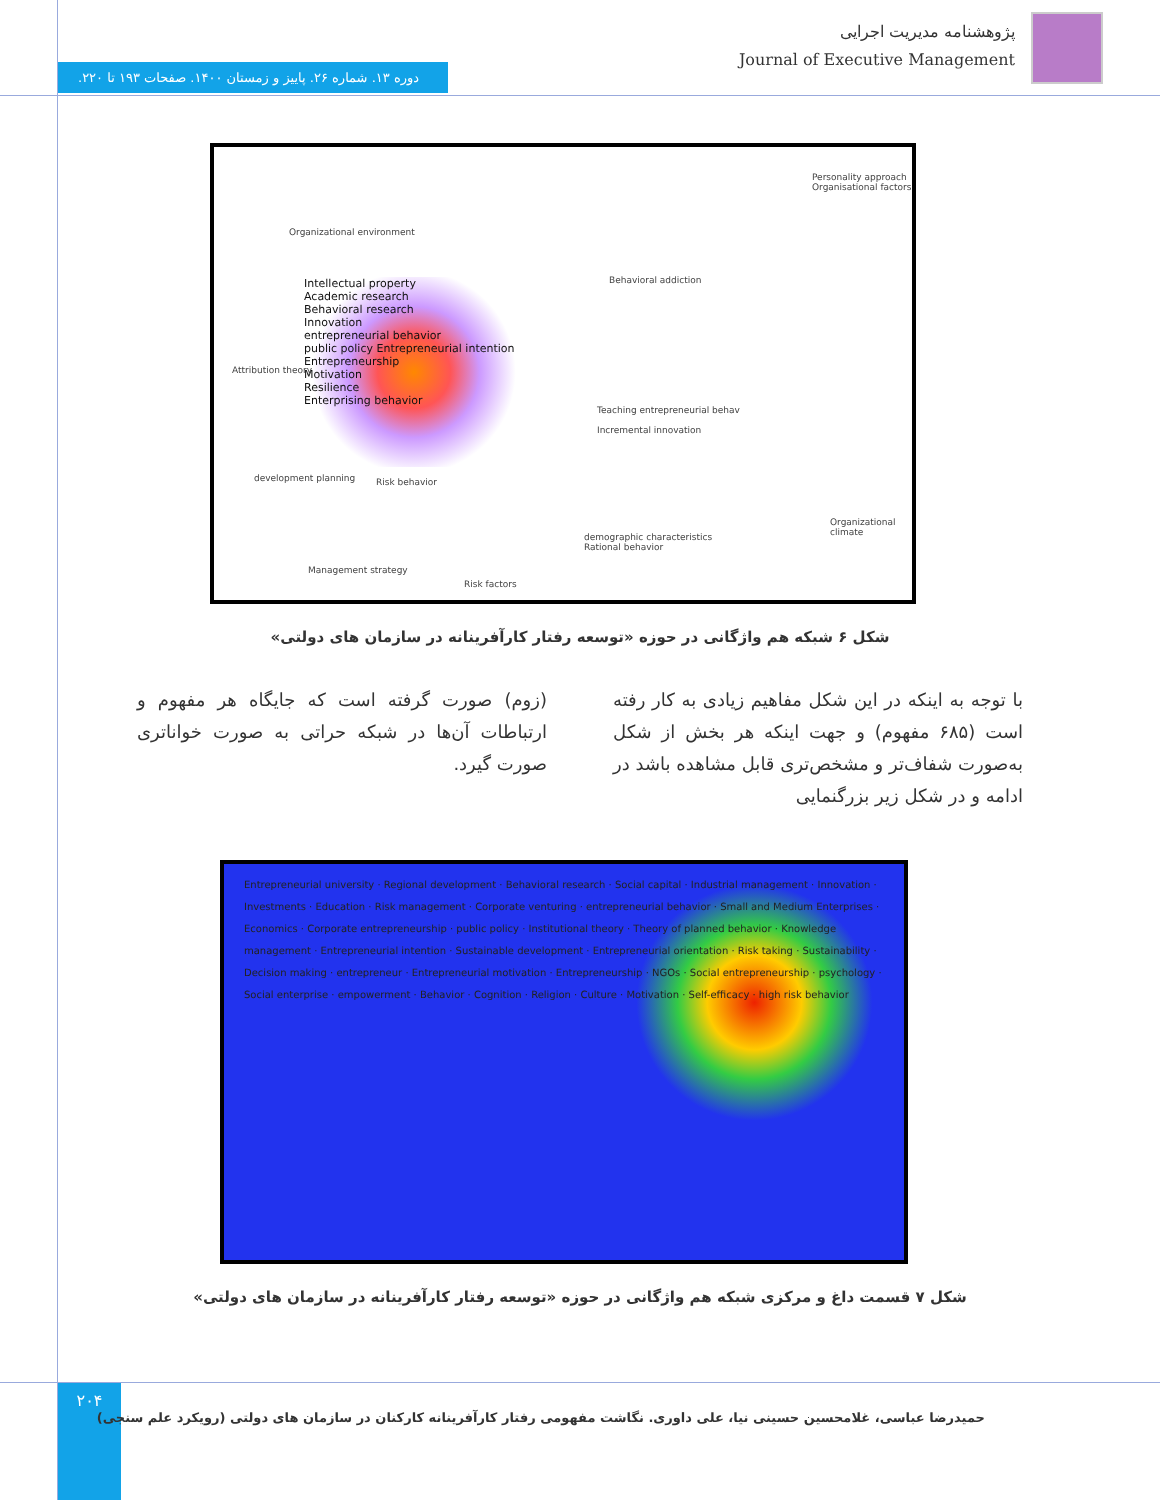پژوهشنامه مدیریت اجرایی
Journal of Executive Management
دوره ۱۳. شماره ۲۶. پاییز و زمستان ۱۴۰۰. صفحات ۱۹۳ تا ۲۲۰.
Personality approach
Organisational factors
Organizational environment
Intellectual property
Academic research
Behavioral research
Innovation
entrepreneurial behavior
public policy Entrepreneurial intention
Entrepreneurship
Motivation
Resilience
Enterprising behavior
Behavioral addiction
Attribution theory
Teaching entrepreneurial behav
Incremental innovation
development planning Risk behavior
Organizational climate
demographic characteristics
Rational behavior
Management strategy
Risk factors
شکل ۶ شبکه هم واژگانی در حوزه «توسعه رفتار کارآفرینانه در سازمان های دولتی»
با توجه به اینکه در این شکل مفاهیم زیادی به کار رفته است (۶۸۵ مفهوم) و جهت اینکه هر بخش از شکل به‌صورت شفاف‌تر و مشخص‌تری قابل مشاهده باشد در ادامه و در شکل زیر بزرگنمایی
(زوم) صورت گرفته است که جایگاه هر مفهوم و ارتباطات آن‌ها در شبکه حراتی به صورت خواناتری صورت گیرد.
Entrepreneurial university · Regional development · Behavioral research · Social capital · Industrial management · Innovation · Investments · Education · Risk management · Corporate venturing · entrepreneurial behavior · Small and Medium Enterprises · Economics · Corporate entrepreneurship · public policy · Institutional theory · Theory of planned behavior · Knowledge management · Entrepreneurial intention · Sustainable development · Entrepreneurial orientation · Risk taking · Sustainability · Decision making · entrepreneur · Entrepreneurial motivation · Entrepreneurship · NGOs · Social entrepreneurship · psychology · Social enterprise · empowerment · Behavior · Cognition · Religion · Culture · Motivation · Self-efficacy · high risk behavior
شکل ۷ قسمت داغ و مرکزی شبکه هم واژگانی در حوزه «توسعه رفتار کارآفرینانه در سازمان های دولتی»
۲۰۴
حمیدرضا عباسی، غلامحسین حسینی نیا، علی داوری. نگاشت مفهومی رفتار کارآفرینانه کارکنان در سازمان های دولتی (رویکرد علم سنجی)